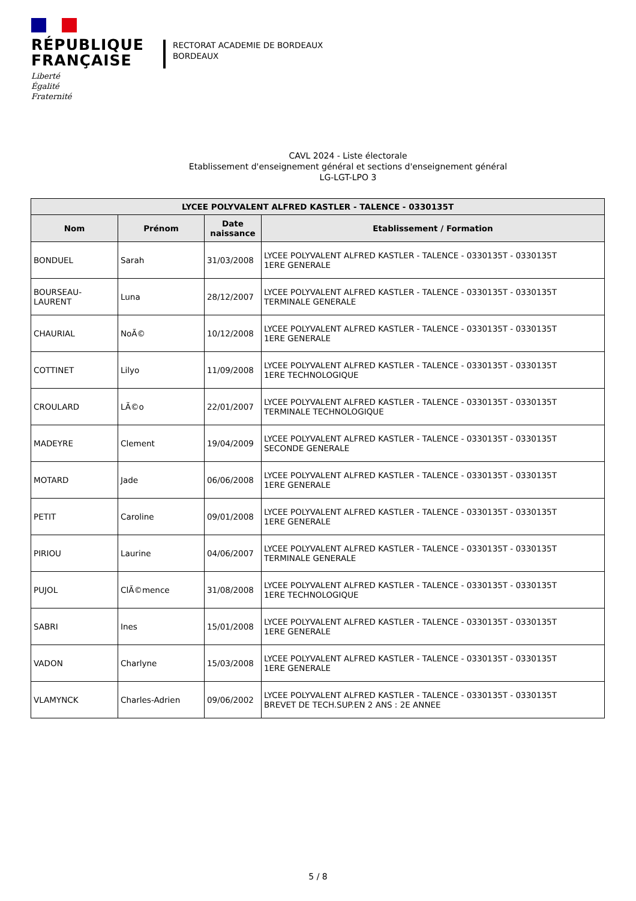RÉPUBLIQUE
FRANÇAISE
Liberté
Égalité
Fraternité
RECTORAT ACADEMIE DE BORDEAUX
BORDEAUX
CAVL 2024 - Liste électorale
Etablissement d'enseignement général et sections d'enseignement général
LG-LGT-LPO 3
| LYCEE POLYVALENT ALFRED KASTLER - TALENCE - 0330135T | | | |
| --- | --- | --- | --- |
| Nom | Prénom | Date naissance | Etablissement / Formation |
| BONDUEL | Sarah | 31/03/2008 | LYCEE POLYVALENT ALFRED KASTLER - TALENCE - 0330135T - 0330135T 1ERE GENERALE |
| BOURSEAU- LAURENT | Luna | 28/12/2007 | LYCEE POLYVALENT ALFRED KASTLER - TALENCE - 0330135T - 0330135T TERMINALE GENERALE |
| CHAURIAL | NoÃ© | 10/12/2008 | LYCEE POLYVALENT ALFRED KASTLER - TALENCE - 0330135T - 0330135T 1ERE GENERALE |
| COTTINET | Lilyo | 11/09/2008 | LYCEE POLYVALENT ALFRED KASTLER - TALENCE - 0330135T - 0330135T 1ERE TECHNOLOGIQUE |
| CROULARD | LÃ©o | 22/01/2007 | LYCEE POLYVALENT ALFRED KASTLER - TALENCE - 0330135T - 0330135T TERMINALE TECHNOLOGIQUE |
| MADEYRE | Clement | 19/04/2009 | LYCEE POLYVALENT ALFRED KASTLER - TALENCE - 0330135T - 0330135T SECONDE GENERALE |
| MOTARD | Jade | 06/06/2008 | LYCEE POLYVALENT ALFRED KASTLER - TALENCE - 0330135T - 0330135T 1ERE GENERALE |
| PETIT | Caroline | 09/01/2008 | LYCEE POLYVALENT ALFRED KASTLER - TALENCE - 0330135T - 0330135T 1ERE GENERALE |
| PIRIOU | Laurine | 04/06/2007 | LYCEE POLYVALENT ALFRED KASTLER - TALENCE - 0330135T - 0330135T TERMINALE GENERALE |
| PUJOL | ClÃ©mence | 31/08/2008 | LYCEE POLYVALENT ALFRED KASTLER - TALENCE - 0330135T - 0330135T 1ERE TECHNOLOGIQUE |
| SABRI | Ines | 15/01/2008 | LYCEE POLYVALENT ALFRED KASTLER - TALENCE - 0330135T - 0330135T 1ERE GENERALE |
| VADON | Charlyne | 15/03/2008 | LYCEE POLYVALENT ALFRED KASTLER - TALENCE - 0330135T - 0330135T 1ERE GENERALE |
| VLAMYNCK | Charles-Adrien | 09/06/2002 | LYCEE POLYVALENT ALFRED KASTLER - TALENCE - 0330135T - 0330135T BREVET DE TECH.SUP.EN 2 ANS : 2E ANNEE |
5 / 8